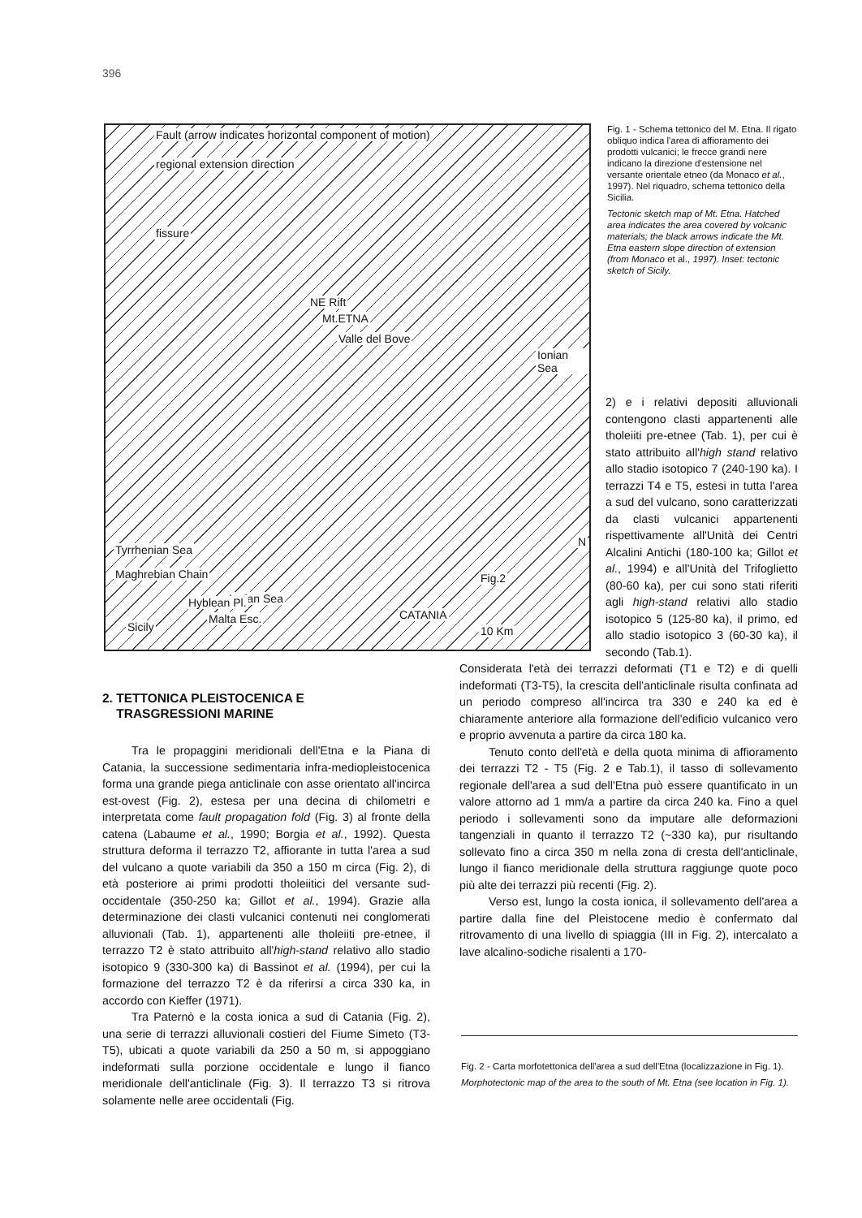396
Fault (arrow indicates horizontal component of motion)
regional extension direction
fissure
NE Rift
Mt.ETNA
Valle del Bove
Ionian Sea
Tyrrhenian Sea
Maghrebian Chain
Ionian Sea Hyblean Pl.
Malta Esc.
Sicily
Fig.2
N
CATANIA
10 Km
Fig. 1 - Schema tettonico del M. Etna. Il rigato obliquo indica l'area di affioramento dei prodotti vulcanici; le frecce grandi nere indicano la direzione d'estensione nel versante orientale etneo (da Monaco et al., 1997). Nel riquadro, schema tettonico della Sicilia.
Tectonic sketch map of Mt. Etna. Hatched area indicates the area covered by volcanic materials; the black arrows indicate the Mt. Etna eastern slope direction of extension (from Monaco et al., 1997). Inset: tectonic sketch of Sicily.
2) e i relativi depositi alluvionali contengono clasti appartenenti alle tholeiiti pre-etnee (Tab. 1), per cui è stato attribuito all'high stand relativo allo stadio isotopico 7 (240-190 ka). I terrazzi T4 e T5, estesi in tutta l'area a sud del vulcano, sono caratterizzati da clasti vulcanici appartenenti rispettivamente all'Unità dei Centri Alcalini Antichi (180-100 ka; Gillot et al., 1994) e all'Unità del Trifoglietto (80-60 ka), per cui sono stati riferiti agli high-stand relativi allo stadio isotopico 5 (125-80 ka), il primo, ed allo stadio isotopico 3 (60-30 ka), il secondo (Tab.1).
Considerata l'età dei terrazzi deformati (T1 e T2) e di quelli indeformati (T3-T5), la crescita dell'anticlinale risulta confinata ad un periodo compreso all'incirca tra 330 e 240 ka ed è chiaramente anteriore alla formazione dell'edificio vulcanico vero e proprio avvenuta a partire da circa 180 ka.
Tenuto conto dell'età e della quota minima di affioramento dei terrazzi T2 - T5 (Fig. 2 e Tab.1), il tasso di sollevamento regionale dell'area a sud dell'Etna può essere quantificato in un valore attorno ad 1 mm/a a partire da circa 240 ka. Fino a quel periodo i sollevamenti sono da imputare alle deformazioni tangenziali in quanto il terrazzo T2 (~330 ka), pur risultando sollevato fino a circa 350 m nella zona di cresta dell'anticlinale, lungo il fianco meridionale della struttura raggiunge quote poco più alte dei terrazzi più recenti (Fig. 2).
Verso est, lungo la costa ionica, il sollevamento dell'area a partire dalla fine del Pleistocene medio è confermato dal ritrovamento di una livello di spiaggia (III in Fig. 2), intercalato a lave alcalino-sodiche risalenti a 170-
2. TETTONICA PLEISTOCENICA E
TRASGRESSIONI MARINE
Tra le propaggini meridionali dell'Etna e la Piana di Catania, la successione sedimentaria infra-mediopleistocenica forma una grande piega anticlinale con asse orientato all'incirca est-ovest (Fig. 2), estesa per una decina di chilometri e interpretata come fault propagation fold (Fig. 3) al fronte della catena (Labaume et al., 1990; Borgia et al., 1992). Questa struttura deforma il terrazzo T2, affiorante in tutta l'area a sud del vulcano a quote variabili da 350 a 150 m circa (Fig. 2), di età posteriore ai primi prodotti tholeiitici del versante sud-occidentale (350-250 ka; Gillot et al., 1994). Grazie alla determinazione dei clasti vulcanici contenuti nei conglomerati alluvionali (Tab. 1), appartenenti alle tholeiiti pre-etnee, il terrazzo T2 è stato attribuito all'high-stand relativo allo stadio isotopico 9 (330-300 ka) di Bassinot et al. (1994), per cui la formazione del terrazzo T2 è da riferirsi a circa 330 ka, in accordo con Kieffer (1971).
Tra Paternò e la costa ionica a sud di Catania (Fig. 2), una serie di terrazzi alluvionali costieri del Fiume Simeto (T3-T5), ubicati a quote variabili da 250 a 50 m, si appoggiano indeformati sulla porzione occidentale e lungo il fianco meridionale dell'anticlinale (Fig. 3). Il terrazzo T3 si ritrova solamente nelle aree occidentali (Fig.
Fig. 2 - Carta morfotettonica dell'area a sud dell'Etna (localizzazione in Fig. 1).
Morphotectonic map of the area to the south of Mt. Etna (see location in Fig. 1).